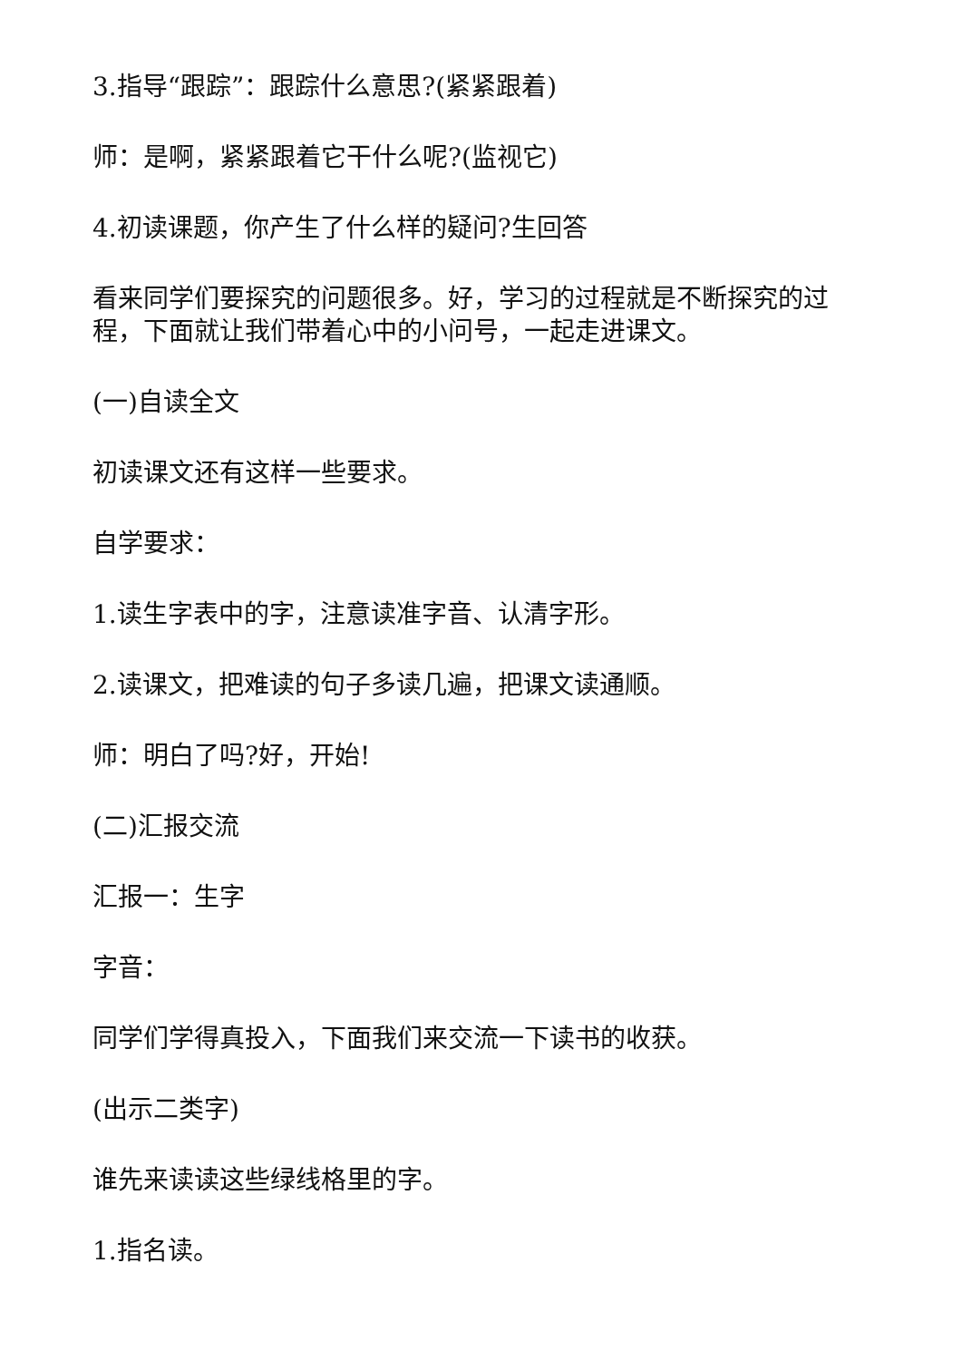3.指导“跟踪”：跟踪什么意思?(紧紧跟着)
师：是啊，紧紧跟着它干什么呢?(监视它)
4.初读课题，你产生了什么样的疑问?生回答
看来同学们要探究的问题很多。好，学习的过程就是不断探究的过程，下面就让我们带着心中的小问号，一起走进课文。
(一)自读全文
初读课文还有这样一些要求。
自学要求：
1.读生字表中的字，注意读准字音、认清字形。
2.读课文，把难读的句子多读几遍，把课文读通顺。
师：明白了吗?好，开始!
(二)汇报交流
汇报一：生字
字音：
同学们学得真投入，下面我们来交流一下读书的收获。
(出示二类字)
谁先来读读这些绿线格里的字。
1.指名读。